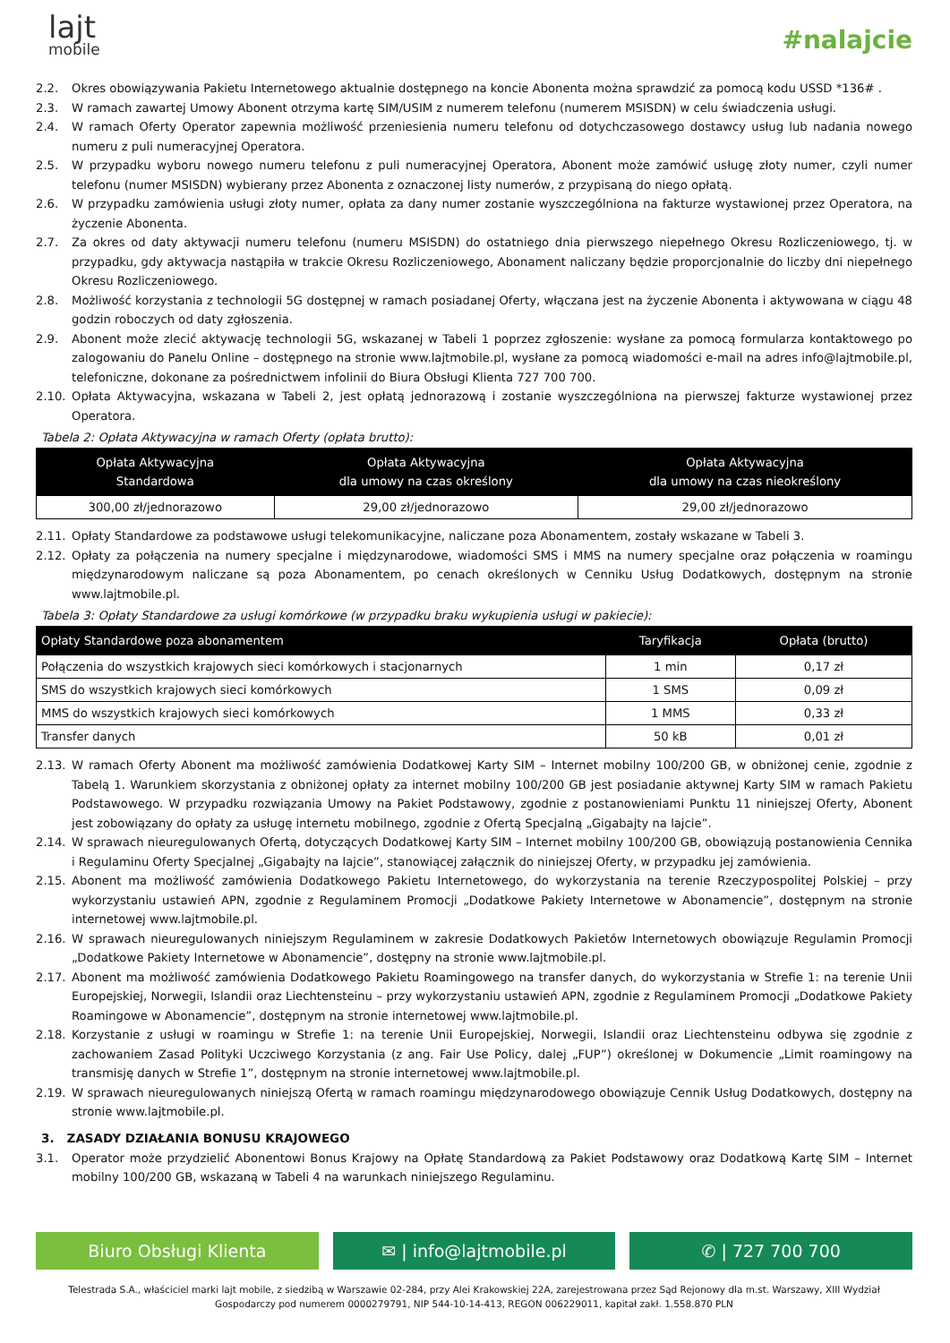lajt
mobile
#nalajcie
2.2. Okres obowiązywania Pakietu Internetowego aktualnie dostępnego na koncie Abonenta można sprawdzić za pomocą kodu USSD *136# .
2.3. W ramach zawartej Umowy Abonent otrzyma kartę SIM/USIM z numerem telefonu (numerem MSISDN) w celu świadczenia usługi.
2.4. W ramach Oferty Operator zapewnia możliwość przeniesienia numeru telefonu od dotychczasowego dostawcy usług lub nadania nowego numeru z puli numeracyjnej Operatora.
2.5. W przypadku wyboru nowego numeru telefonu z puli numeracyjnej Operatora, Abonent może zamówić usługę złoty numer, czyli numer telefonu (numer MSISDN) wybierany przez Abonenta z oznaczonej listy numerów, z przypisaną do niego opłatą.
2.6. W przypadku zamówienia usługi złoty numer, opłata za dany numer zostanie wyszczególniona na fakturze wystawionej przez Operatora, na życzenie Abonenta.
2.7. Za okres od daty aktywacji numeru telefonu (numeru MSISDN) do ostatniego dnia pierwszego niepełnego Okresu Rozliczeniowego, tj. w przypadku, gdy aktywacja nastąpiła w trakcie Okresu Rozliczeniowego, Abonament naliczany będzie proporcjonalnie do liczby dni niepełnego Okresu Rozliczeniowego.
2.8. Możliwość korzystania z technologii 5G dostępnej w ramach posiadanej Oferty, włączana jest na życzenie Abonenta i aktywowana w ciągu 48 godzin roboczych od daty zgłoszenia.
2.9. Abonent może zlecić aktywację technologii 5G, wskazanej w Tabeli 1 poprzez zgłoszenie: wysłane za pomocą formularza kontaktowego po zalogowaniu do Panelu Online – dostępnego na stronie www.lajtmobile.pl, wysłane za pomocą wiadomości e-mail na adres info@lajtmobile.pl, telefoniczne, dokonane za pośrednictwem infolinii do Biura Obsługi Klienta 727 700 700.
2.10. Opłata Aktywacyjna, wskazana w Tabeli 2, jest opłatą jednorazową i zostanie wyszczególniona na pierwszej fakturze wystawionej przez Operatora.
Tabela 2: Opłata Aktywacyjna w ramach Oferty (opłata brutto):
| Opłata Aktywacyjna Standardowa | Opłata Aktywacyjna dla umowy na czas określony | Opłata Aktywacyjna dla umowy na czas nieokreślony |
| --- | --- | --- |
| 300,00 zł/jednorazowo | 29,00 zł/jednorazowo | 29,00 zł/jednorazowo |
2.11. Opłaty Standardowe za podstawowe usługi telekomunikacyjne, naliczane poza Abonamentem, zostały wskazane w Tabeli 3.
2.12. Opłaty za połączenia na numery specjalne i międzynarodowe, wiadomości SMS i MMS na numery specjalne oraz połączenia w roamingu międzynarodowym naliczane są poza Abonamentem, po cenach określonych w Cenniku Usług Dodatkowych, dostępnym na stronie www.lajtmobile.pl.
Tabela 3: Opłaty Standardowe za usługi komórkowe (w przypadku braku wykupienia usługi w pakiecie):
| Opłaty Standardowe poza abonamentem | Taryfikacja | Opłata (brutto) |
| --- | --- | --- |
| Połączenia do wszystkich krajowych sieci komórkowych i stacjonarnych | 1 min | 0,17 zł |
| SMS do wszystkich krajowych sieci komórkowych | 1 SMS | 0,09 zł |
| MMS do wszystkich krajowych sieci komórkowych | 1 MMS | 0,33 zł |
| Transfer danych | 50 kB | 0,01 zł |
2.13. W ramach Oferty Abonent ma możliwość zamówienia Dodatkowej Karty SIM – Internet mobilny 100/200 GB, w obniżonej cenie, zgodnie z Tabelą 1. Warunkiem skorzystania z obniżonej opłaty za internet mobilny 100/200 GB jest posiadanie aktywnej Karty SIM w ramach Pakietu Podstawowego. W przypadku rozwiązania Umowy na Pakiet Podstawowy, zgodnie z postanowieniami Punktu 11 niniejszej Oferty, Abonent jest zobowiązany do opłaty za usługę internetu mobilnego, zgodnie z Ofertą Specjalną „Gigabajty na lajcie”.
2.14. W sprawach nieuregulowanych Ofertą, dotyczących Dodatkowej Karty SIM – Internet mobilny 100/200 GB, obowiązują postanowienia Cennika i Regulaminu Oferty Specjalnej „Gigabajty na lajcie”, stanowiącej załącznik do niniejszej Oferty, w przypadku jej zamówienia.
2.15. Abonent ma możliwość zamówienia Dodatkowego Pakietu Internetowego, do wykorzystania na terenie Rzeczypospolitej Polskiej – przy wykorzystaniu ustawień APN, zgodnie z Regulaminem Promocji „Dodatkowe Pakiety Internetowe w Abonamencie”, dostępnym na stronie internetowej www.lajtmobile.pl.
2.16. W sprawach nieuregulowanych niniejszym Regulaminem w zakresie Dodatkowych Pakietów Internetowych obowiązuje Regulamin Promocji „Dodatkowe Pakiety Internetowe w Abonamencie”, dostępny na stronie www.lajtmobile.pl.
2.17. Abonent ma możliwość zamówienia Dodatkowego Pakietu Roamingowego na transfer danych, do wykorzystania w Strefie 1: na terenie Unii Europejskiej, Norwegii, Islandii oraz Liechtensteinu – przy wykorzystaniu ustawień APN, zgodnie z Regulaminem Promocji „Dodatkowe Pakiety Roamingowe w Abonamencie”, dostępnym na stronie internetowej www.lajtmobile.pl.
2.18. Korzystanie z usługi w roamingu w Strefie 1: na terenie Unii Europejskiej, Norwegii, Islandii oraz Liechtensteinu odbywa się zgodnie z zachowaniem Zasad Polityki Uczciwego Korzystania (z ang. Fair Use Policy, dalej „FUP”) określonej w Dokumencie „Limit roamingowy na transmisję danych w Strefie 1”, dostępnym na stronie internetowej www.lajtmobile.pl.
2.19. W sprawach nieuregulowanych niniejszą Ofertą w ramach roamingu międzynarodowego obowiązuje Cennik Usług Dodatkowych, dostępny na stronie www.lajtmobile.pl.
3. ZASADY DZIAŁANIA BONUSU KRAJOWEGO
3.1. Operator może przydzielić Abonentowi Bonus Krajowy na Opłatę Standardową za Pakiet Podstawowy oraz Dodatkową Kartę SIM – Internet mobilny 100/200 GB, wskazaną w Tabeli 4 na warunkach niniejszego Regulaminu.
Biuro Obsługi Klienta ✉ | info@lajtmobile.pl ✆ | 727 700 700
Telestrada S.A., właściciel marki lajt mobile, z siedzibą w Warszawie 02-284, przy Alei Krakowskiej 22A, zarejestrowana przez Sąd Rejonowy dla m.st. Warszawy, XIII Wydział
Gospodarczy pod numerem 0000279791, NIP 544-10-14-413, REGON 006229011, kapitał zakł. 1.558.870 PLN